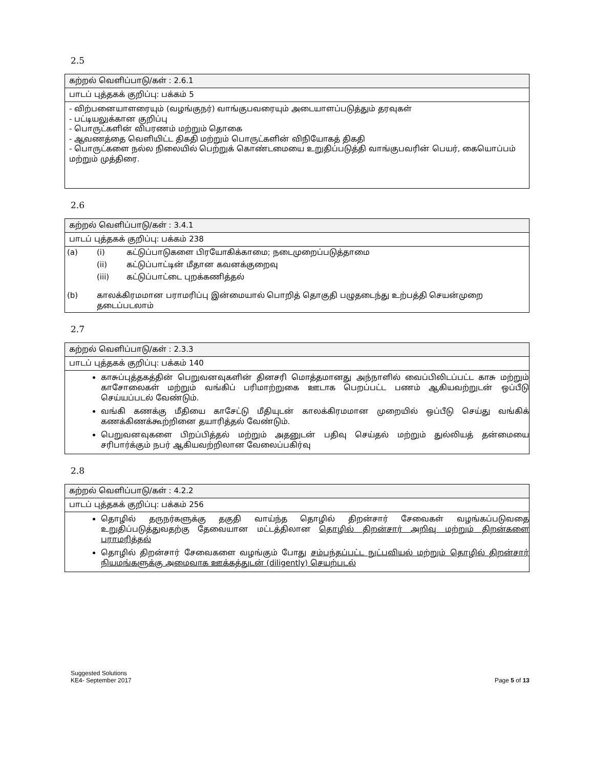2.5
கற்றல் வெளிப்பாடு/கள் : 2.6.1
பாடப் புத்தகக் குறிப்பு: பக்கம் 5
- விற்பனையாளரையும் (வழங்குநர்) வாங்குபவரையும் அடையாளப்படுத்தும் தரவுகள்
- பட்டியலுக்கான குறிப்பு
- பொருட்களின் விபரணம் மற்றும் தொகை
- ஆவணத்தை வெளியிட்ட திகதி மற்றும் பொருட்களின் விநியோகத் திகதி
- பொருட்களை நல்ல நிலையில் பெற்றுக் கொண்டமையை உறுதிப்படுத்தி வாங்குபவரின் பெயர், கையொப்பம் மற்றும் முத்திரை.
2.6
கற்றல் வெளிப்பாடு/கள் : 3.4.1
பாடப் புத்தகக் குறிப்பு: பக்கம் 238
| (a) | (i) | கட்டுப்பாடுகளை பிரயோகிக்காமை; நடைமுறைப்படுத்தாமை |
| | (ii) | கட்டுப்பாட்டின் மீதான கவனக்குறைவு |
| | (iii) | கட்டுப்பாட்டை புறக்கணித்தல் |
| (b) | காலக்கிரமமான பராமரிப்பு இன்மையால் பொறித் தொகுதி பழுதடைந்து உற்பத்தி செயன்முறை தடைப்படலாம் | |
2.7
கற்றல் வெளிப்பாடு/கள் : 2.3.3
பாடப் புத்தகக் குறிப்பு: பக்கம் 140
காசுப்புத்தகத்தின் பெறுவனவுகளின் தினசரி மொத்தமானது அந்நாளில் வைப்பிலிடப்பட்ட காசு மற்றும் காசோலைகள் மற்றும் வங்கிப் பரிமாற்றுகை ஊடாக பெறப்பட்ட பணம் ஆகியவற்றுடன் ஒப்பீடு செய்யப்படல் வேண்டும்.
வங்கி கணக்கு மீதியை காசேட்டு மீதியுடன் காலக்கிரமமான முறையில் ஒப்பீடு செய்து வங்கிக் கணக்கிணக்கூற்றினை தயாரித்தல் வேண்டும்.
பெறுவனவுகளை பிறப்பித்தல் மற்றும் அதனுடன் பதிவு செய்தல் மற்றும் துல்லியத் தன்மையை சரிபார்க்கும் நபர் ஆகியவற்றிலான வேலைப்பகிர்வு
2.8
கற்றல் வெளிப்பாடு/கள் : 4.2.2
பாடப் புத்தகக் குறிப்பு: பக்கம் 256
தொழில் தருநர்களுக்கு தகுதி வாய்ந்த தொழில் திறன்சார் சேவைகள் வழங்கப்படுவதை உறுதிப்படுத்துவதற்கு தேவையான மட்டத்திலான தொழில் திறன்சார் அறிவு மற்றும் திறன்களை பராமரித்தல்
தொழில் திறன்சார் சேவைகளை வழங்கும் போது சம்பந்தப்பட்ட நுட்பவியல் மற்றும் தொழில் திறன்சார் நியமங்களுக்கு அமைவாக ஊக்கத்துடன் (diligently) செயற்படல்
Suggested Solutions
KE4- September 2017
Page 5 of 13